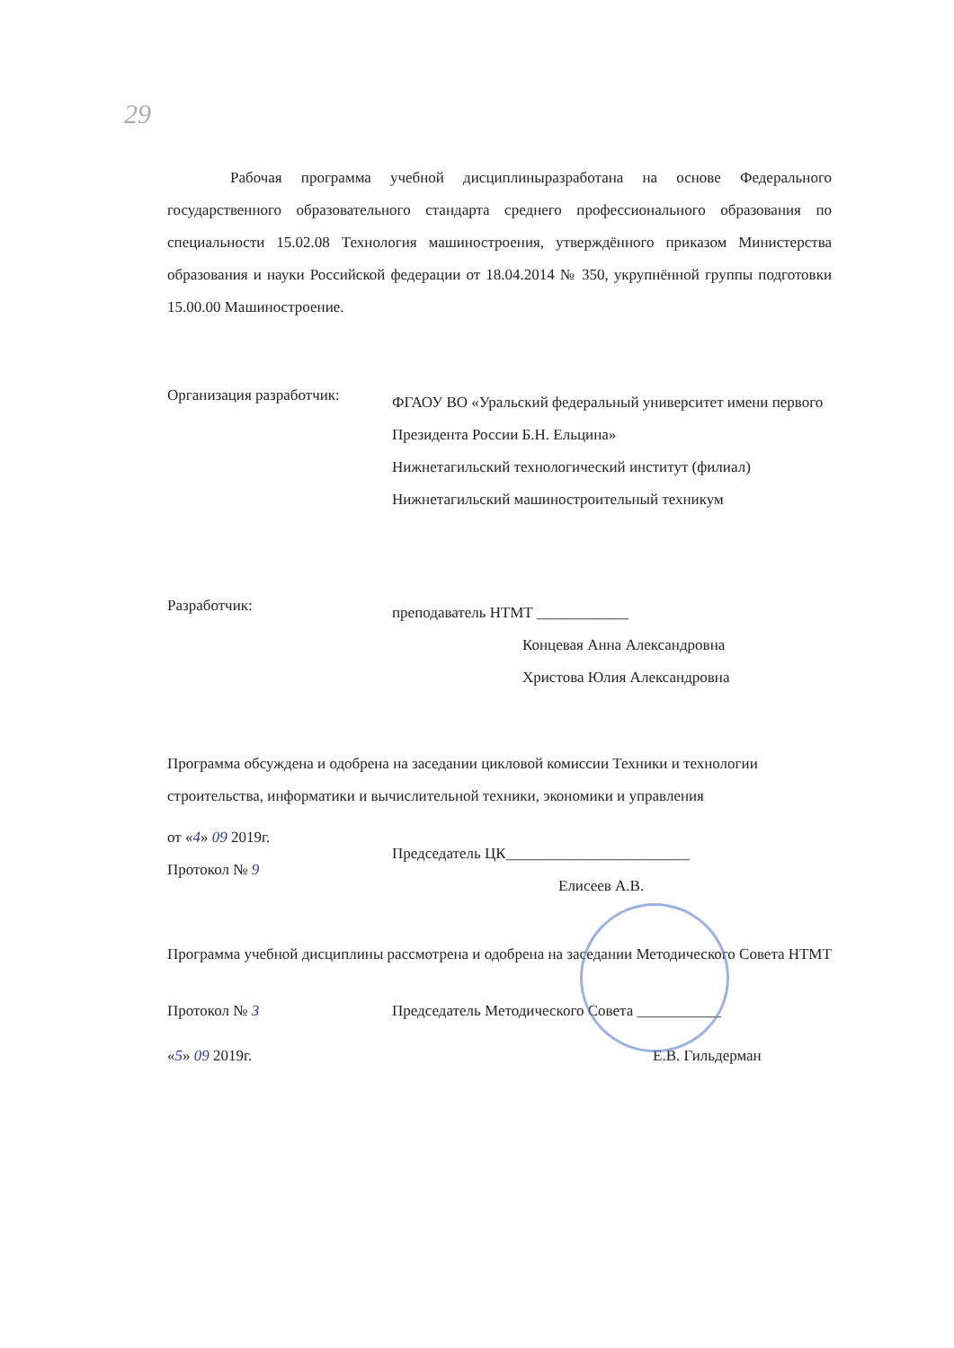29
Рабочая программа учебной дисциплиныразработана на основе Федерального государственного образовательного стандарта среднего профессионального образования по специальности 15.02.08 Технология машиностроения, утверждённого приказом Министерства образования и науки Российской федерации от 18.04.2014 № 350, укрупнённой группы подготовки 15.00.00 Машиностроение.
Организация разработчик:
ФГАОУ ВО «Уральский федеральный университет имени первого Президента России Б.Н. Ельцина»
Нижнетагильский технологический институт (филиал)
Нижнетагильский машиностроительный техникум
Разработчик:
преподаватель НТМТ ____________
Концевая Анна Александровна
Христова Юлия Александровна
Программа обсуждена и одобрена на заседании цикловой комиссии Техники и технологии строительства, информатики и вычислительной техники, экономики и управления
от «4» 09 2019г.
Протокол № 9
Председатель ЦК________________________
Елисеев А.В.
Программа учебной дисциплины рассмотрена и одобрена на заседании Методического Совета НТМТ
Протокол № 3
«5» 09 2019г.
Председатель Методического Совета ___________
Е.В. Гильдерман